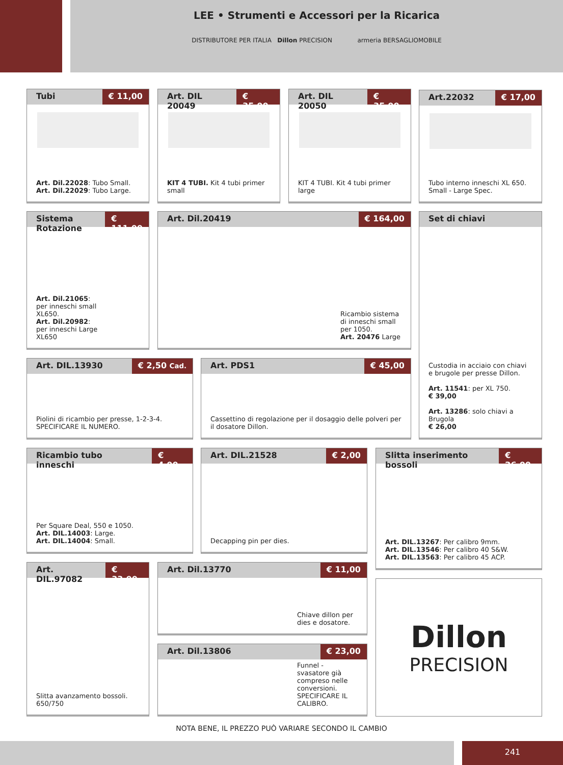LEE • Strumenti e Accessori per la Ricarica
DISTRIBUTORE PER ITALIA Dillon PRECISION armeria BERSAGLIOMOBILE
Tubi € 11,00
Art. Dil.22028: Tubo Small.
Art. Dil.22029: Tubo Large.
Art. DIL 20049 € 35,00
KIT 4 TUBI. Kit 4 tubi primer small
Art. DIL 20050 € 35,00
KIT 4 TUBI. Kit 4 tubi primer large
Art.22032 € 17,00
Tubo interno inneschi XL 650. Small - Large Spec.
Sistema Rotazione € 111,00
Art. Dil.21065:
per inneschi small
XL650.
Art. Dil.20982:
per inneschi Large
XL650
Art. Dil.20419 € 164,00
Ricambio sistema di inneschi small per 1050.
Art. 20476 Large
Set di chiavi
Custodia in acciaio con chiavi e brugole per presse Dillon.
Art. 11541: per XL 750.
€ 39,00
Art. 13286: solo chiavi a Brugola
€ 26,00
Art. DIL.13930 € 2,50 Cad.
Piolini di ricambio per presse, 1-2-3-4.
SPECIFICARE IL NUMERO.
Art. PDS1 € 45,00
Cassettino di regolazione per il dosaggio delle polveri per il dosatore Dillon.
Ricambio tubo inneschi € 4,00
Per Square Deal, 550 e 1050.
Art. DIL.14003: Large.
Art. DIL.14004: Small.
Art. DIL.21528 € 2,00
Decapping pin per dies.
Slitta inserimento bossoli € 26,00
Art. DIL.13267: Per calibro 9mm.
Art. DIL.13546: Per calibro 40 S&W.
Art. DIL.13563: Per calibro 45 ACP.
Art. DIL.97082 € 33,00
Slitta avanzamento bossoli.
650/750
Art. Dil.13770 € 11,00
Chiave dillon per dies e dosatore.
Art. Dil.13806 € 23,00
Funnel - svasatore già compreso nelle conversioni. SPECIFICARE IL CALIBRO.
Dillon
PRECISION
NOTA BENE, IL PREZZO PUÒ VARIARE SECONDO IL CAMBIO
241